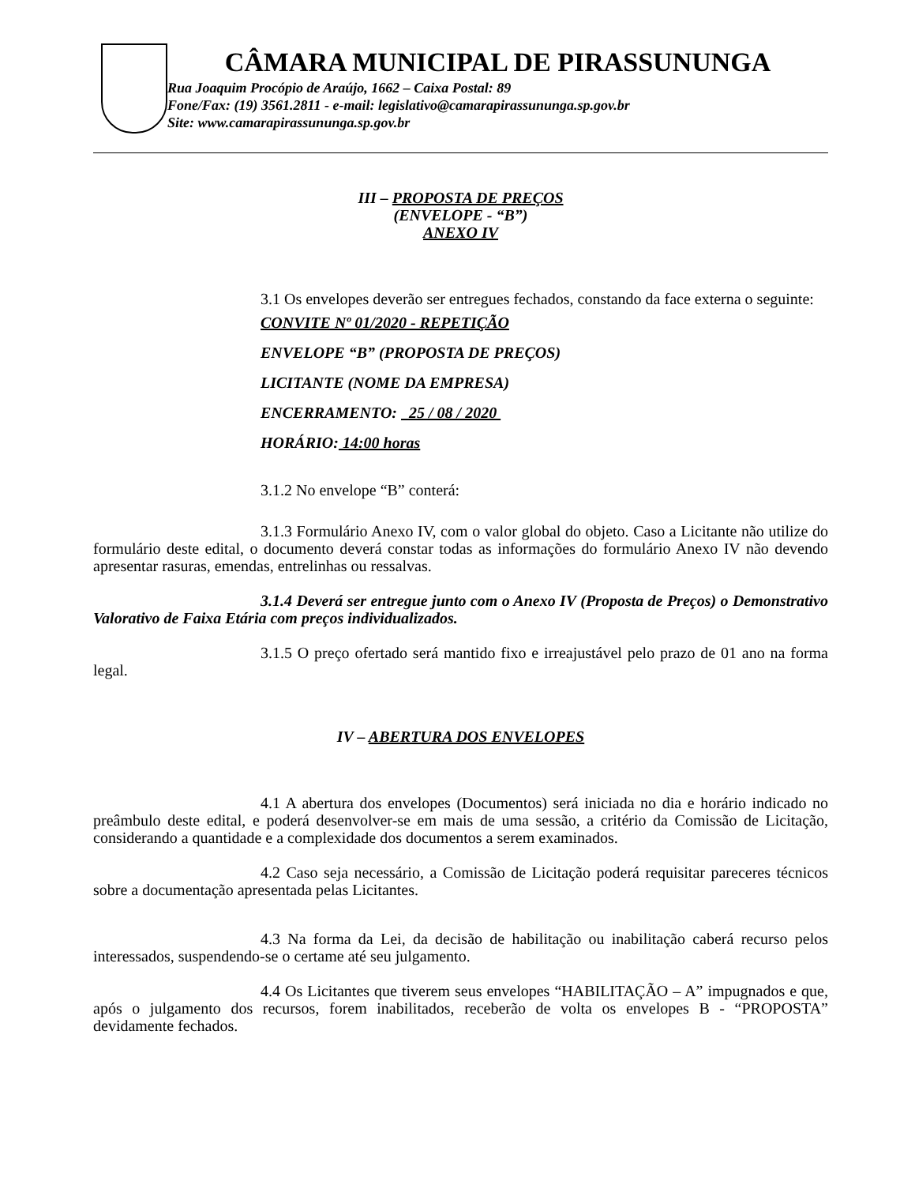CÂMARA MUNICIPAL DE PIRASSUNUNGA
Rua Joaquim Procópio de Araújo, 1662 – Caixa Postal: 89
Fone/Fax: (19) 3561.2811 - e-mail: legislativo@camarapirassununga.sp.gov.br
Site: www.camarapirassununga.sp.gov.br
III – PROPOSTA DE PREÇOS
(ENVELOPE - “B”)
ANEXO IV
3.1 Os envelopes deverão ser entregues fechados, constando da face externa o seguinte:
CONVITE Nº 01/2020 - REPETIÇÃO
ENVELOPE “B” (PROPOSTA DE PREÇOS)
LICITANTE (NOME DA EMPRESA)
ENCERRAMENTO: 25 / 08 / 2020
HORÁRIO: 14:00 horas
3.1.2 No envelope “B” conterá:
3.1.3 Formulário Anexo IV, com o valor global do objeto. Caso a Licitante não utilize do formulário deste edital, o documento deverá constar todas as informações do formulário Anexo IV não devendo apresentar rasuras, emendas, entrelinhas ou ressalvas.
3.1.4 Deverá ser entregue junto com o Anexo IV (Proposta de Preços) o Demonstrativo Valorativo de Faixa Etária com preços individualizados.
3.1.5 O preço ofertado será mantido fixo e irreajustável pelo prazo de 01 ano na forma legal.
IV – ABERTURA DOS ENVELOPES
4.1 A abertura dos envelopes (Documentos) será iniciada no dia e horário indicado no preâmbulo deste edital, e poderá desenvolver-se em mais de uma sessão, a critério da Comissão de Licitação, considerando a quantidade e a complexidade dos documentos a serem examinados.
4.2 Caso seja necessário, a Comissão de Licitação poderá requisitar pareceres técnicos sobre a documentação apresentada pelas Licitantes.
4.3 Na forma da Lei, da decisão de habilitação ou inabilitação caberá recurso pelos interessados, suspendendo-se o certame até seu julgamento.
4.4 Os Licitantes que tiverem seus envelopes “HABILITAÇÃO – A” impugnados e que, após o julgamento dos recursos, forem inabilitados, receberão de volta os envelopes B - “PROPOSTA” devidamente fechados.